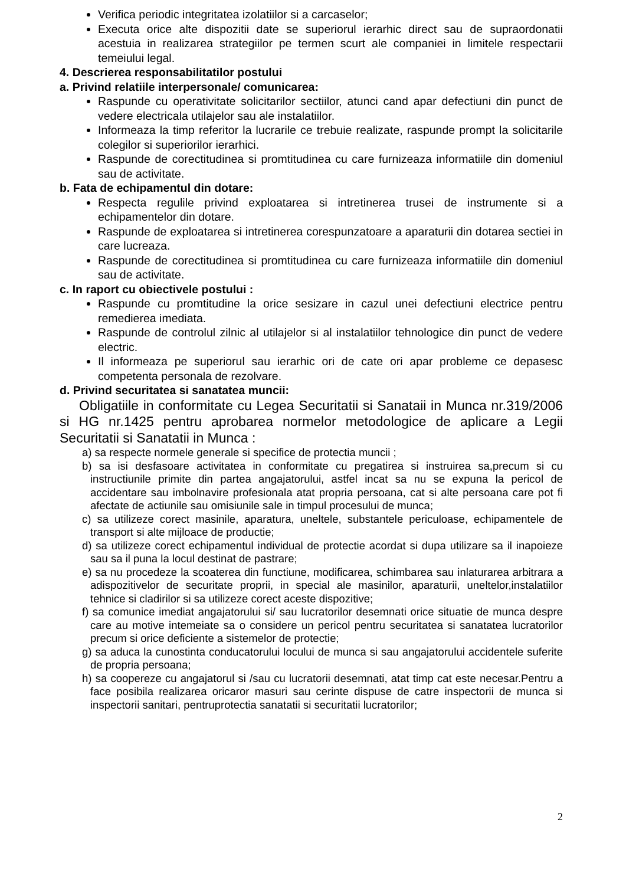Verifica periodic integritatea izolatiilor si a carcaselor;
Executa orice alte dispozitii date se superiorul ierarhic direct sau de supraordonatii acestuia in realizarea strategiilor pe termen scurt ale companiei in limitele respectarii temeiului legal.
4. Descrierea responsabilitatilor postului
a. Privind relatiile interpersonale/ comunicarea:
Raspunde cu operativitate solicitarilor sectiilor, atunci cand apar defectiuni din punct de vedere electricala utilajelor sau ale instalatiilor.
Informeaza la timp referitor la lucrarile ce trebuie realizate, raspunde prompt la solicitarile colegilor si superiorilor ierarhici.
Raspunde de corectitudinea si promtitudinea cu care furnizeaza informatiile din domeniul sau de activitate.
b. Fata de echipamentul din dotare:
Respecta regulile privind exploatarea si intretinerea trusei de instrumente si a echipamentelor din dotare.
Raspunde de exploatarea si intretinerea corespunzatoare a aparaturii din dotarea sectiei in care lucreaza.
Raspunde de corectitudinea si promtitudinea cu care furnizeaza informatiile din domeniul sau de activitate.
c. In raport cu obiectivele postului :
Raspunde cu promtitudine la orice sesizare in cazul unei defectiuni electrice pentru remedierea imediata.
Raspunde de controlul zilnic al utilajelor si al instalatiilor tehnologice din punct de vedere electric.
Il informeaza pe superiorul sau ierarhic ori de cate ori apar probleme ce depasesc competenta personala de rezolvare.
d. Privind securitatea si sanatatea muncii:
Obligatiile in conformitate cu Legea Securitatii si Sanataii in Munca nr.319/2006 si HG nr.1425 pentru aprobarea normelor metodologice de aplicare a Legii Securitatii si Sanatatii in Munca :
a) sa respecte normele generale si specifice de protectia muncii ;
b) sa isi desfasoare activitatea in conformitate cu pregatirea si instruirea sa,precum si cu instructiunile primite din partea angajatorului, astfel incat sa nu se expuna la pericol de accidentare sau imbolnavire profesionala atat propria persoana, cat si alte persoana care pot fi afectate de actiunile sau omisiunile sale in timpul procesului de munca;
c) sa utilizeze corect masinile, aparatura, uneltele, substantele periculoase, echipamentele de transport si alte mijloace de productie;
d) sa utilizeze corect echipamentul individual de protectie acordat si dupa utilizare sa il inapoieze sau sa il puna la locul destinat de pastrare;
e) sa nu procedeze la scoaterea din functiune, modificarea, schimbarea sau inlaturarea arbitrara a adispozitivelor de securitate proprii, in special ale masinilor, aparaturii, uneltelor,instalatiilor tehnice si cladirilor si sa utilizeze corect aceste dispozitive;
f) sa comunice imediat angajatorului si/ sau lucratorilor desemnati orice situatie de munca despre care au motive intemeiate sa o considere un pericol pentru securitatea si sanatatea lucratorilor precum si orice deficiente a sistemelor de protectie;
g) sa aduca la cunostinta conducatorului locului de munca si sau angajatorului accidentele suferite de propria persoana;
h) sa coopereze cu angajatorul si /sau cu lucratorii desemnati, atat timp cat este necesar.Pentru a face posibila realizarea oricaror masuri sau cerinte dispuse de catre inspectorii de munca si inspectorii sanitari, pentruprotectia sanatatii si securitatii lucratorilor;
2